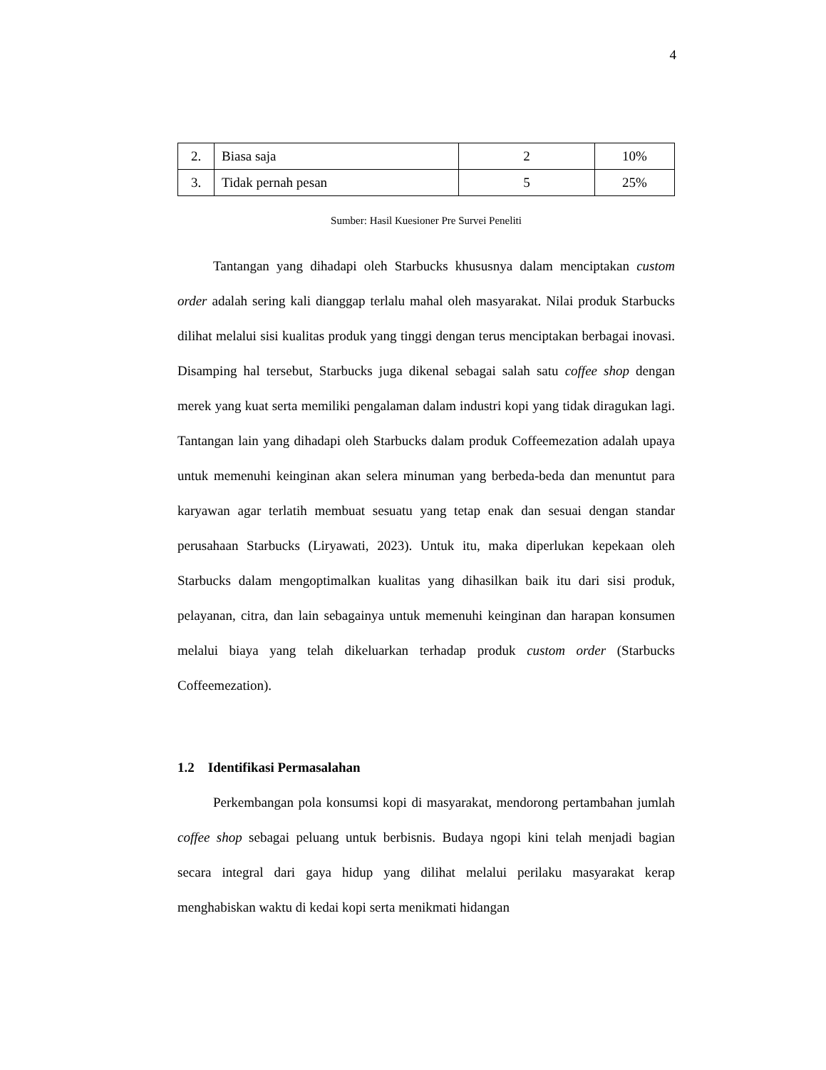4
| 2. | Biasa saja | 2 | 10% |
| 3. | Tidak pernah pesan | 5 | 25% |
Sumber: Hasil Kuesioner Pre Survei Peneliti
Tantangan yang dihadapi oleh Starbucks khususnya dalam menciptakan custom order adalah sering kali dianggap terlalu mahal oleh masyarakat. Nilai produk Starbucks dilihat melalui sisi kualitas produk yang tinggi dengan terus menciptakan berbagai inovasi. Disamping hal tersebut, Starbucks juga dikenal sebagai salah satu coffee shop dengan merek yang kuat serta memiliki pengalaman dalam industri kopi yang tidak diragukan lagi. Tantangan lain yang dihadapi oleh Starbucks dalam produk Coffeemezation adalah upaya untuk memenuhi keinginan akan selera minuman yang berbeda-beda dan menuntut para karyawan agar terlatih membuat sesuatu yang tetap enak dan sesuai dengan standar perusahaan Starbucks (Liryawati, 2023). Untuk itu, maka diperlukan kepekaan oleh Starbucks dalam mengoptimalkan kualitas yang dihasilkan baik itu dari sisi produk, pelayanan, citra, dan lain sebagainya untuk memenuhi keinginan dan harapan konsumen melalui biaya yang telah dikeluarkan terhadap produk custom order (Starbucks Coffeemezation).
1.2 Identifikasi Permasalahan
Perkembangan pola konsumsi kopi di masyarakat, mendorong pertambahan jumlah coffee shop sebagai peluang untuk berbisnis. Budaya ngopi kini telah menjadi bagian secara integral dari gaya hidup yang dilihat melalui perilaku masyarakat kerap menghabiskan waktu di kedai kopi serta menikmati hidangan